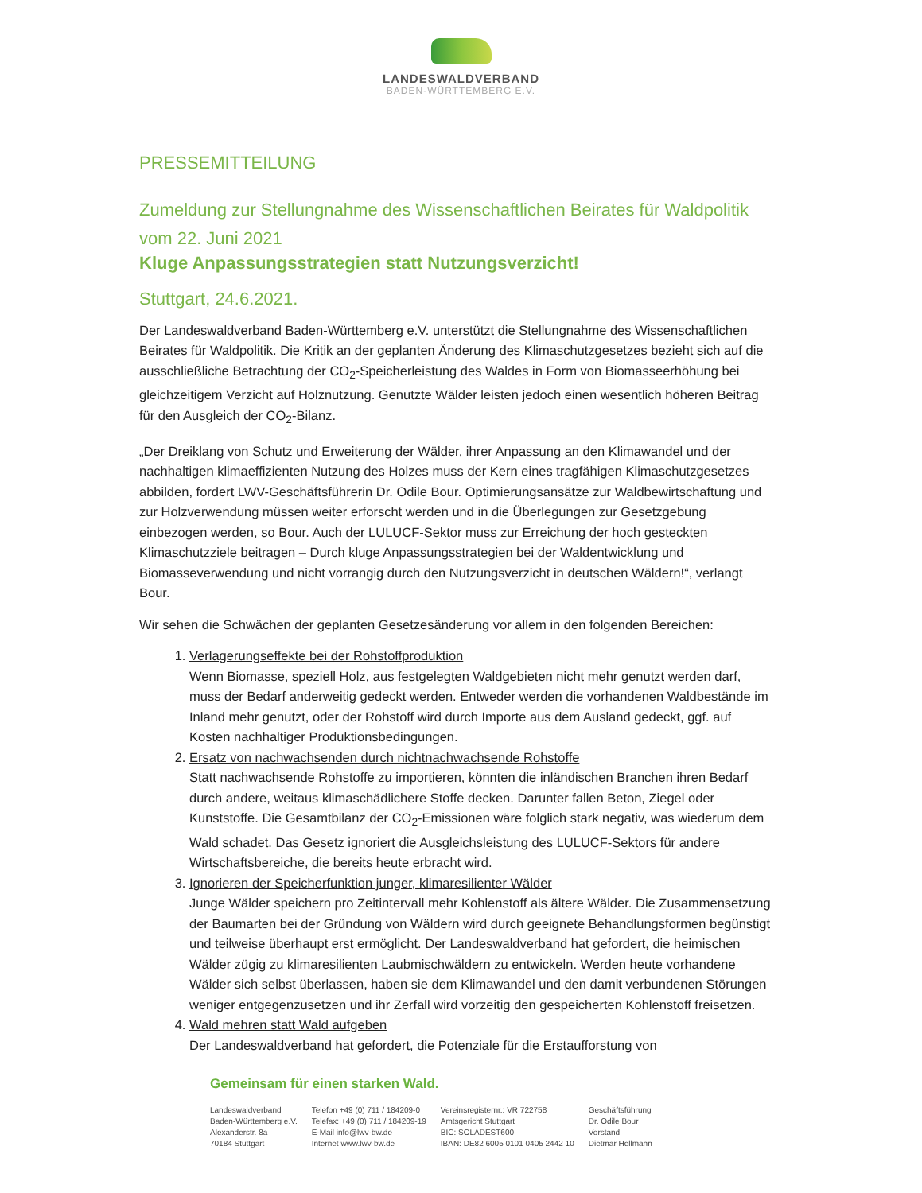LANDESWALDVERBAND
BADEN-WÜRTTEMBERG E.V.
PRESSEMITTEILUNG
Zumeldung zur Stellungnahme des Wissenschaftlichen Beirates für Waldpolitik vom 22. Juni 2021
Kluge Anpassungsstrategien statt Nutzungsverzicht!
Stuttgart, 24.6.2021.
Der Landeswaldverband Baden-Württemberg e.V. unterstützt die Stellungnahme des Wissenschaftlichen Beirates für Waldpolitik. Die Kritik an der geplanten Änderung des Klimaschutzgesetzes bezieht sich auf die ausschließliche Betrachtung der CO<sub>2</sub>-Speicherleistung des Waldes in Form von Biomasseerhöhung bei gleichzeitigem Verzicht auf Holznutzung. Genutzte Wälder leisten jedoch einen wesentlich höheren Beitrag für den Ausgleich der CO<sub>2</sub>-Bilanz.
„Der Dreiklang von Schutz und Erweiterung der Wälder, ihrer Anpassung an den Klimawandel und der nachhaltigen klimaeffizienten Nutzung des Holzes muss der Kern eines tragfähigen Klimaschutzgesetzes abbilden, fordert LWV-Geschäftsführerin Dr. Odile Bour. Optimierungsansätze zur Waldbewirtschaftung und zur Holzverwendung müssen weiter erforscht werden und in die Überlegungen zur Gesetzgebung einbezogen werden, so Bour. Auch der LULUCF-Sektor muss zur Erreichung der hoch gesteckten Klimaschutzziele beitragen – Durch kluge Anpassungsstrategien bei der Waldentwicklung und Biomasseverwendung und nicht vorrangig durch den Nutzungsverzicht in deutschen Wäldern!“, verlangt Bour.
Wir sehen die Schwächen der geplanten Gesetzesänderung vor allem in den folgenden Bereichen:
1. Verlagerungseffekte bei der Rohstoffproduktion
Wenn Biomasse, speziell Holz, aus festgelegten Waldgebieten nicht mehr genutzt werden darf, muss der Bedarf anderweitig gedeckt werden. Entweder werden die vorhandenen Waldbestände im Inland mehr genutzt, oder der Rohstoff wird durch Importe aus dem Ausland gedeckt, ggf. auf Kosten nachhaltiger Produktionsbedingungen.
2. Ersatz von nachwachsenden durch nichtnachwachsende Rohstoffe
Statt nachwachsende Rohstoffe zu importieren, könnten die inländischen Branchen ihren Bedarf durch andere, weitaus klimaschädlichere Stoffe decken. Darunter fallen Beton, Ziegel oder Kunststoffe. Die Gesamtbilanz der CO<sub>2</sub>-Emissionen wäre folglich stark negativ, was wiederum dem Wald schadet. Das Gesetz ignoriert die Ausgleichsleistung des LULUCF-Sektors für andere Wirtschaftsbereiche, die bereits heute erbracht wird.
3. Ignorieren der Speicherfunktion junger, klimaresilienter Wälder
Junge Wälder speichern pro Zeitintervall mehr Kohlenstoff als ältere Wälder. Die Zusammensetzung der Baumarten bei der Gründung von Wäldern wird durch geeignete Behandlungsformen begünstigt und teilweise überhaupt erst ermöglicht. Der Landeswaldverband hat gefordert, die heimischen Wälder zügig zu klimaresilienten Laubmischwäldern zu entwickeln. Werden heute vorhandene Wälder sich selbst überlassen, haben sie dem Klimawandel und den damit verbundenen Störungen weniger entgegenzusetzen und ihr Zerfall wird vorzeitig den gespeicherten Kohlenstoff freisetzen.
4. Wald mehren statt Wald aufgeben
Der Landeswaldverband hat gefordert, die Potenziale für die Erstaufforstung von
Gemeinsam für einen starken Wald.
Landeswaldverband
Baden-Württemberg e.V.
Alexanderstr. 8a
70184 Stuttgart
Telefon +49 (0) 711 / 184209-0
Telefax: +49 (0) 711 / 184209-19
E-Mail info@lwv-bw.de
Internet www.lwv-bw.de
Vereinsregisternr.: VR 722758
Amtsgericht Stuttgart
BIC: SOLADEST600
IBAN: DE82 6005 0101 0405 2442 10
Geschäftsführung
Dr. Odile Bour
Vorstand
Dietmar Hellmann